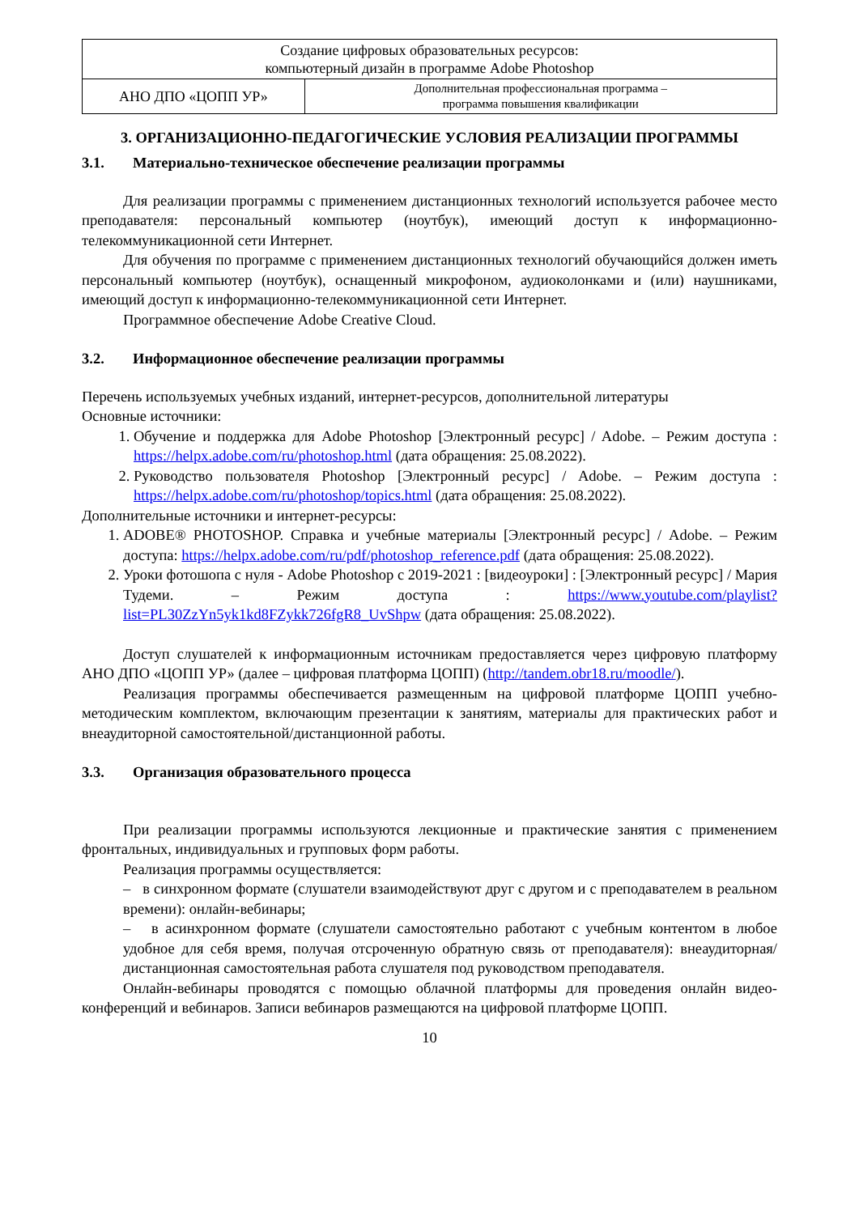| Создание цифровых образовательных ресурсов: компьютерный дизайн в программе Adobe Photoshop | |
| АНО ДПО «ЦОПП УР» | Дополнительная профессиональная программа – программа повышения квалификации |
3. ОРГАНИЗАЦИОННО-ПЕДАГОГИЧЕСКИЕ УСЛОВИЯ РЕАЛИЗАЦИИ ПРОГРАММЫ
3.1. Материально-техническое обеспечение реализации программы
Для реализации программы с применением дистанционных технологий используется рабочее место преподавателя: персональный компьютер (ноутбук), имеющий доступ к информационно-телекоммуникационной сети Интернет.
Для обучения по программе с применением дистанционных технологий обучающийся должен иметь персональный компьютер (ноутбук), оснащенный микрофоном, аудиоколонками и (или) наушниками, имеющий доступ к информационно-телекоммуникационной сети Интернет.
Программное обеспечение Adobe Creative Cloud.
3.2. Информационное обеспечение реализации программы
Перечень используемых учебных изданий, интернет-ресурсов, дополнительной литературы
Основные источники:
1. Обучение и поддержка для Adobe Photoshop [Электронный ресурс] / Adobe. – Режим доступа : https://helpx.adobe.com/ru/photoshop.html (дата обращения: 25.08.2022).
2. Руководство пользователя Photoshop [Электронный ресурс] / Adobe. – Режим доступа : https://helpx.adobe.com/ru/photoshop/topics.html (дата обращения: 25.08.2022).
Дополнительные источники и интернет-ресурсы:
1. ADOBE® PHOTOSHOP. Справка и учебные материалы [Электронный ресурс] / Adobe. – Режим доступа: https://helpx.adobe.com/ru/pdf/photoshop_reference.pdf (дата обращения: 25.08.2022).
2. Уроки фотошопа с нуля - Adobe Photoshop с 2019-2021 : [видеоуроки] : [Электронный ресурс] / Мария Тудеми. – Режим доступа : https://www.youtube.com/playlist?list=PL30ZzYn5yk1kd8FZykk726fgR8_UvShpw (дата обращения: 25.08.2022).
Доступ слушателей к информационным источникам предоставляется через цифровую платформу АНО ДПО «ЦОПП УР» (далее – цифровая платформа ЦОПП) (http://tandem.obr18.ru/moodle/).
Реализация программы обеспечивается размещенным на цифровой платформе ЦОПП учебно-методическим комплектом, включающим презентации к занятиям, материалы для практических работ и внеаудиторной самостоятельной/дистанционной работы.
3.3. Организация образовательного процесса
При реализации программы используются лекционные и практические занятия с применением фронтальных, индивидуальных и групповых форм работы.
Реализация программы осуществляется:
– в синхронном формате (слушатели взаимодействуют друг с другом и с преподавателем в реальном времени): онлайн-вебинары;
– в асинхронном формате (слушатели самостоятельно работают с учебным контентом в любое удобное для себя время, получая отсроченную обратную связь от преподавателя): внеаудиторная/дистанционная самостоятельная работа слушателя под руководством преподавателя.
Онлайн-вебинары проводятся с помощью облачной платформы для проведения онлайн видео-конференций и вебинаров. Записи вебинаров размещаются на цифровой платформе ЦОПП.
10